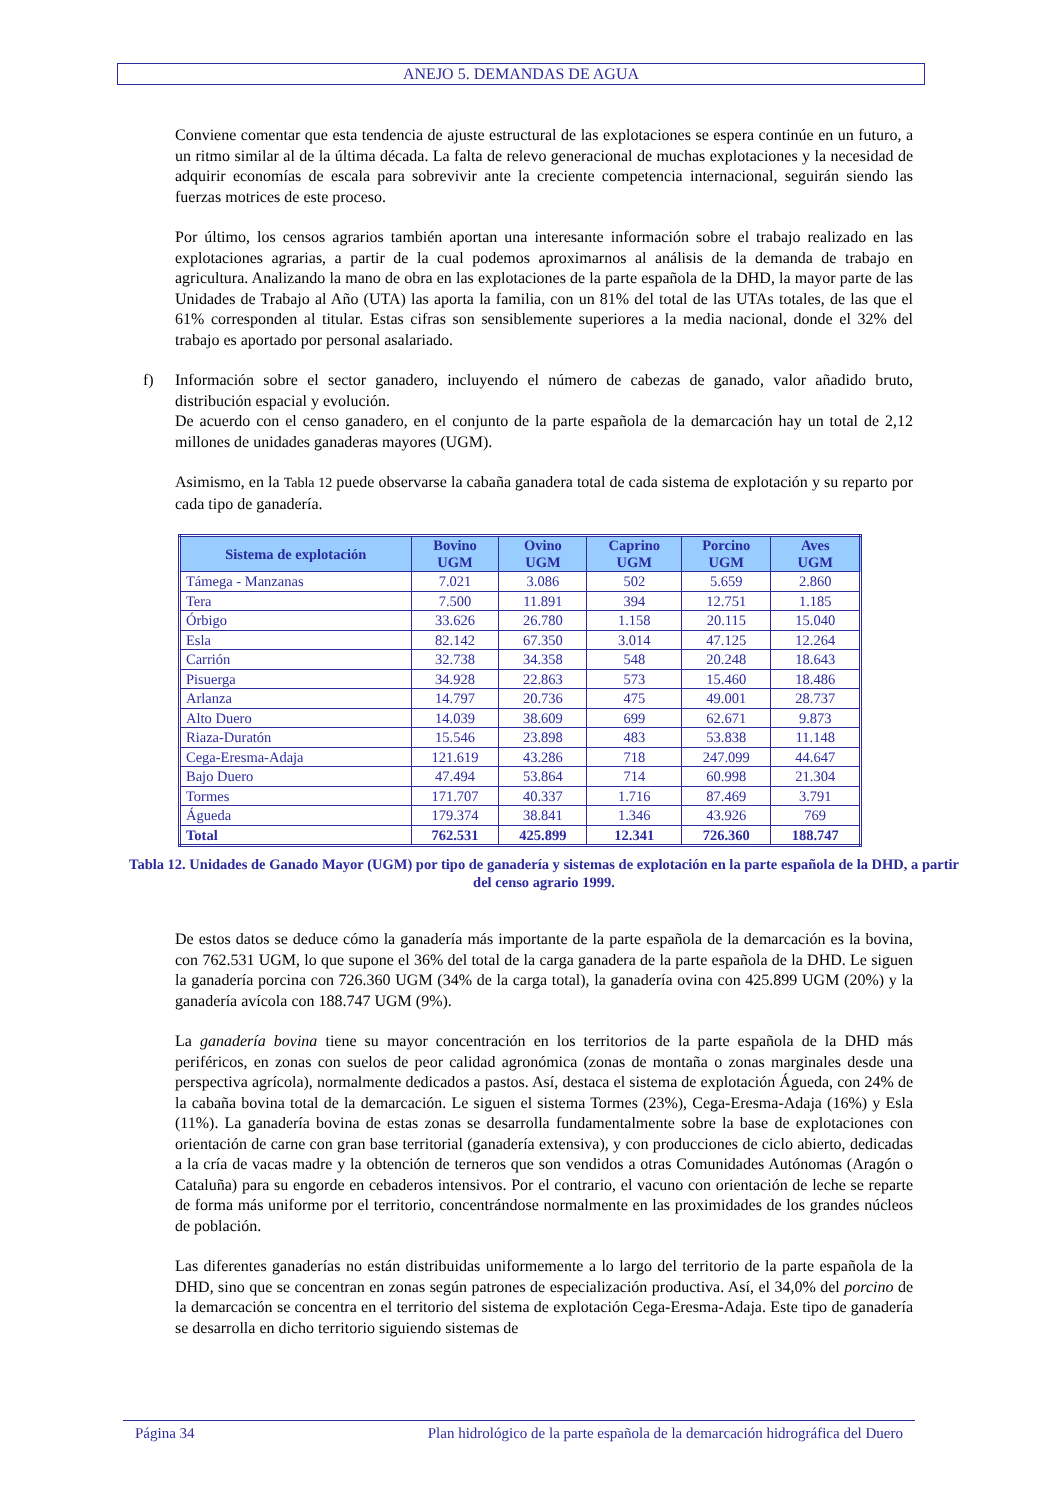ANEJO 5. DEMANDAS DE AGUA
Conviene comentar que esta tendencia de ajuste estructural de las explotaciones se espera continúe en un futuro, a un ritmo similar al de la última década. La falta de relevo generacional de muchas explotaciones y la necesidad de adquirir economías de escala para sobrevivir ante la creciente competencia internacional, seguirán siendo las fuerzas motrices de este proceso.
Por último, los censos agrarios también aportan una interesante información sobre el trabajo realizado en las explotaciones agrarias, a partir de la cual podemos aproximarnos al análisis de la demanda de trabajo en agricultura. Analizando la mano de obra en las explotaciones de la parte española de la DHD, la mayor parte de las Unidades de Trabajo al Año (UTA) las aporta la familia, con un 81% del total de las UTAs totales, de las que el 61% corresponden al titular. Estas cifras son sensiblemente superiores a la media nacional, donde el 32% del trabajo es aportado por personal asalariado.
f) Información sobre el sector ganadero, incluyendo el número de cabezas de ganado, valor añadido bruto, distribución espacial y evolución.
De acuerdo con el censo ganadero, en el conjunto de la parte española de la demarcación hay un total de 2,12 millones de unidades ganaderas mayores (UGM).
Asimismo, en la Tabla 12 puede observarse la cabaña ganadera total de cada sistema de explotación y su reparto por cada tipo de ganadería.
| Sistema de explotación | Bovino UGM | Ovino UGM | Caprino UGM | Porcino UGM | Aves UGM |
| --- | --- | --- | --- | --- | --- |
| Támega - Manzanas | 7.021 | 3.086 | 502 | 5.659 | 2.860 |
| Tera | 7.500 | 11.891 | 394 | 12.751 | 1.185 |
| Órbigo | 33.626 | 26.780 | 1.158 | 20.115 | 15.040 |
| Esla | 82.142 | 67.350 | 3.014 | 47.125 | 12.264 |
| Carrión | 32.738 | 34.358 | 548 | 20.248 | 18.643 |
| Pisuerga | 34.928 | 22.863 | 573 | 15.460 | 18.486 |
| Arlanza | 14.797 | 20.736 | 475 | 49.001 | 28.737 |
| Alto Duero | 14.039 | 38.609 | 699 | 62.671 | 9.873 |
| Riaza-Duratón | 15.546 | 23.898 | 483 | 53.838 | 11.148 |
| Cega-Eresma-Adaja | 121.619 | 43.286 | 718 | 247.099 | 44.647 |
| Bajo Duero | 47.494 | 53.864 | 714 | 60.998 | 21.304 |
| Tormes | 171.707 | 40.337 | 1.716 | 87.469 | 3.791 |
| Águeda | 179.374 | 38.841 | 1.346 | 43.926 | 769 |
| Total | 762.531 | 425.899 | 12.341 | 726.360 | 188.747 |
Tabla 12. Unidades de Ganado Mayor (UGM) por tipo de ganadería y sistemas de explotación en la parte española de la DHD, a partir del censo agrario 1999.
De estos datos se deduce cómo la ganadería más importante de la parte española de la demarcación es la bovina, con 762.531 UGM, lo que supone el 36% del total de la carga ganadera de la parte española de la DHD. Le siguen la ganadería porcina con 726.360 UGM (34% de la carga total), la ganadería ovina con 425.899 UGM (20%) y la ganadería avícola con 188.747 UGM (9%).
La ganadería bovina tiene su mayor concentración en los territorios de la parte española de la DHD más periféricos, en zonas con suelos de peor calidad agronómica (zonas de montaña o zonas marginales desde una perspectiva agrícola), normalmente dedicados a pastos. Así, destaca el sistema de explotación Águeda, con 24% de la cabaña bovina total de la demarcación. Le siguen el sistema Tormes (23%), Cega-Eresma-Adaja (16%) y Esla (11%). La ganadería bovina de estas zonas se desarrolla fundamentalmente sobre la base de explotaciones con orientación de carne con gran base territorial (ganadería extensiva), y con producciones de ciclo abierto, dedicadas a la cría de vacas madre y la obtención de terneros que son vendidos a otras Comunidades Autónomas (Aragón o Cataluña) para su engorde en cebaderos intensivos. Por el contrario, el vacuno con orientación de leche se reparte de forma más uniforme por el territorio, concentrándose normalmente en las proximidades de los grandes núcleos de población.
Las diferentes ganaderías no están distribuidas uniformemente a lo largo del territorio de la parte española de la DHD, sino que se concentran en zonas según patrones de especialización productiva. Así, el 34,0% del porcino de la demarcación se concentra en el territorio del sistema de explotación Cega-Eresma-Adaja. Este tipo de ganadería se desarrolla en dicho territorio siguiendo sistemas de
Página 34 Plan hidrológico de la parte española de la demarcación hidrográfica del Duero